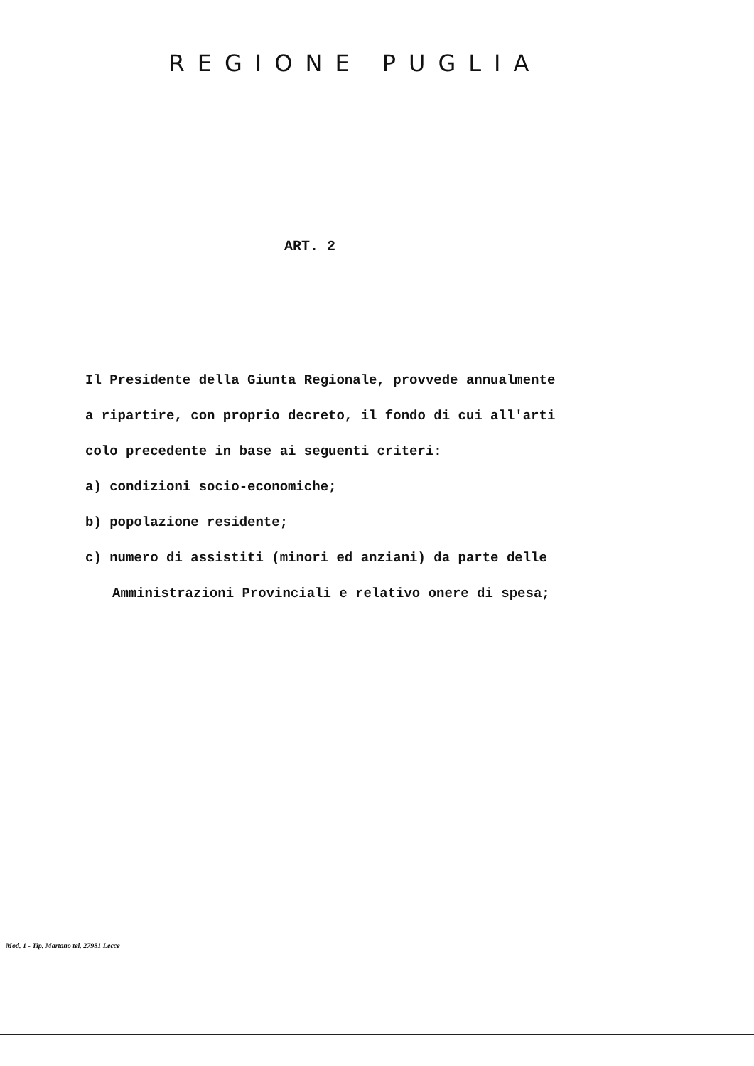REGIONE PUGLIA
ART. 2
Il Presidente della Giunta Regionale, provvede annualmente
a ripartire, con proprio decreto, il fondo di cui all'arti
colo precedente in base ai seguenti criteri:
a) condizioni socio-economiche;
b) popolazione residente;
c) numero di assistiti (minori ed anziani) da parte delle
Amministrazioni Provinciali e relativo onere di spesa;
Mod. 1 - Tip. Martano tel. 27981 Lecce